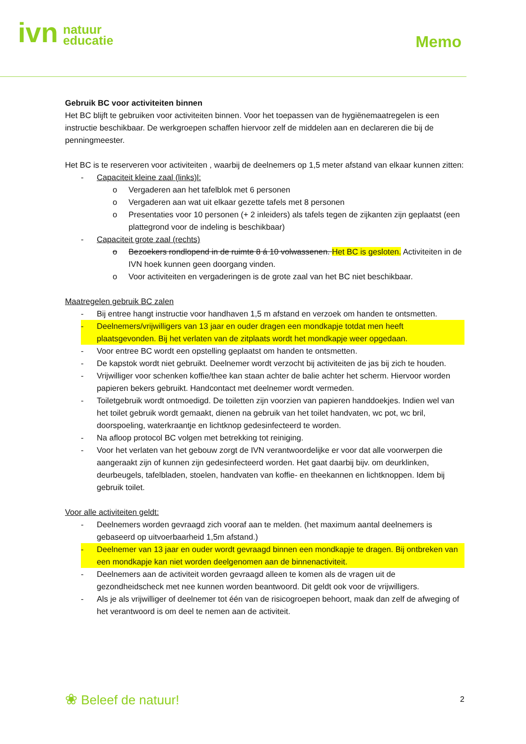ivn natuur
educatie
Memo
Gebruik BC voor activiteiten binnen
Het BC blijft te gebruiken voor activiteiten binnen. Voor het toepassen van de hygiënemaatregelen is een instructie beschikbaar. De werkgroepen schaffen hiervoor zelf de middelen aan en declareren die bij de penningmeester.
Het BC is te reserveren voor activiteiten , waarbij de deelnemers op 1,5 meter afstand van elkaar kunnen zitten:
- Capaciteit kleine zaal (links)l:
o Vergaderen aan het tafelblok met 6 personen
o Vergaderen aan wat uit elkaar gezette tafels met 8 personen
o Presentaties voor 10 personen (+ 2 inleiders) als tafels tegen de zijkanten zijn geplaatst (een plattegrond voor de indeling is beschikbaar)
- Capaciteit grote zaal (rechts)
o Bezoekers rondlopend in de ruimte 8 á 10 volwassenen. Het BC is gesloten. Activiteiten in de IVN hoek kunnen geen doorgang vinden.
o Voor activiteiten en vergaderingen is de grote zaal van het BC niet beschikbaar.
Maatregelen gebruik BC zalen
- Bij entree hangt instructie voor handhaven 1,5 m afstand en verzoek om handen te ontsmetten.
- Deelnemers/vrijwilligers van 13 jaar en ouder dragen een mondkapje totdat men heeft plaatsgevonden. Bij het verlaten van de zitplaats wordt het mondkapje weer opgedaan.
- Voor entree BC wordt een opstelling geplaatst om handen te ontsmetten.
- De kapstok wordt niet gebruikt. Deelnemer wordt verzocht bij activiteiten de jas bij zich te houden.
- Vrijwilliger voor schenken koffie/thee kan staan achter de balie achter het scherm. Hiervoor worden papieren bekers gebruikt. Handcontact met deelnemer wordt vermeden.
- Toiletgebruik wordt ontmoedigd. De toiletten zijn voorzien van papieren handdoekjes. Indien wel van het toilet gebruik wordt gemaakt, dienen na gebruik van het toilet handvaten, wc pot, wc bril, doorspoeling, waterkraantje en lichtknop gedesinfecteerd te worden.
- Na afloop protocol BC volgen met betrekking tot reiniging.
- Voor het verlaten van het gebouw zorgt de IVN verantwoordelijke er voor dat alle voorwerpen die aangeraakt zijn of kunnen zijn gedesinfecteerd worden. Het gaat daarbij bijv. om deurklinken, deurbeugels, tafelbladen, stoelen, handvaten van koffie- en theekannen en lichtknoppen. Idem bij gebruik toilet.
Voor alle activiteiten geldt:
- Deelnemers worden gevraagd zich vooraf aan te melden. (het maximum aantal deelnemers is gebaseerd op uitvoerbaarheid 1,5m afstand.)
- Deelnemer van 13 jaar en ouder wordt gevraagd binnen een mondkapje te dragen. Bij ontbreken van een mondkapje kan niet worden deelgenomen aan de binnenactiviteit.
- Deelnemers aan de activiteit worden gevraagd alleen te komen als de vragen uit de gezondheidscheck met nee kunnen worden beantwoord. Dit geldt ook voor de vrijwilligers.
- Als je als vrijwilliger of deelnemer tot één van de risicogroepen behoort, maak dan zelf de afweging of het verantwoord is om deel te nemen aan de activiteit.
❀ Beleef de natuur! 2